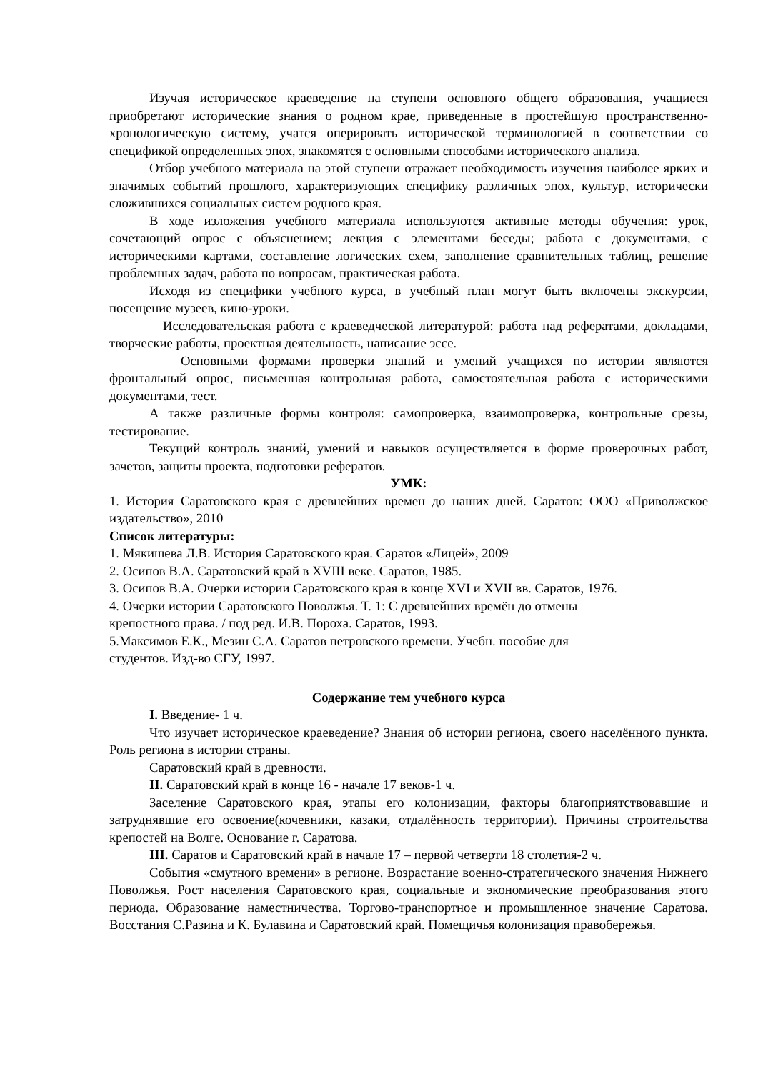Изучая историческое краеведение на ступени основного общего образования, учащиеся приобретают исторические знания о родном крае, приведенные в простейшую пространственно-хронологическую систему, учатся оперировать исторической терминологией в соответствии со спецификой определенных эпох, знакомятся с основными способами исторического анализа.
Отбор учебного материала на этой ступени отражает необходимость изучения наиболее ярких и значимых событий прошлого, характеризующих специфику различных эпох, культур, исторически сложившихся социальных систем родного края.
В ходе изложения учебного материала используются активные методы обучения: урок, сочетающий опрос с объяснением; лекция с элементами беседы; работа с документами, с историческими картами, составление логических схем, заполнение сравнительных таблиц, решение проблемных задач, работа по вопросам, практическая работа.
Исходя из специфики учебного курса, в учебный план могут быть включены экскурсии, посещение музеев, кино-уроки.
Исследовательская работа с краеведческой литературой: работа над рефератами, докладами, творческие работы, проектная деятельность, написание эссе.
Основными формами проверки знаний и умений учащихся по истории являются фронтальный опрос, письменная контрольная работа, самостоятельная работа с историческими документами, тест.
А также различные формы контроля: самопроверка, взаимопроверка, контрольные срезы, тестирование.
Текущий контроль знаний, умений и навыков осуществляется в форме проверочных работ, зачетов, защиты проекта, подготовки рефератов.
УМК:
1. История Саратовского края с древнейших времен до наших дней. Саратов: ООО «Приволжское издательство», 2010
Список литературы:
1. Мякишева Л.В. История Саратовского края. Саратов «Лицей», 2009
2. Осипов В.А. Саратовский край в XVIII веке. Саратов, 1985.
3. Осипов В.А. Очерки истории Саратовского края в конце XVI и XVII вв. Саратов, 1976.
4. Очерки истории Саратовского Поволжья. Т. 1: С древнейших времён до отмены
крепостного права. / под ред. И.В. Пороха. Саратов, 1993.
5.Максимов Е.К., Мезин С.А. Саратов петровского времени. Учебн. пособие для
студентов. Изд-во СГУ, 1997.
Содержание тем учебного курса
I. Введение- 1 ч.
Что изучает историческое краеведение? Знания об истории региона, своего населённого пункта. Роль региона в истории страны.
Саратовский край в древности.
II. Саратовский край в конце 16 - начале 17 веков-1 ч.
Заселение Саратовского края, этапы его колонизации, факторы благоприятствовавшие и затруднявшие его освоение(кочевники, казаки, отдалённость территории). Причины строительства крепостей на Волге. Основание г. Саратова.
III. Саратов и Саратовский край в начале 17 – первой четверти 18 столетия-2 ч.
События «смутного времени» в регионе. Возрастание военно-стратегического значения Нижнего Поволжья. Рост населения Саратовского края, социальные и экономические преобразования этого периода. Образование наместничества. Торгово-транспортное и промышленное значение Саратова. Восстания С.Разина и К. Булавина и Саратовский край. Помещичья колонизация правобережья.